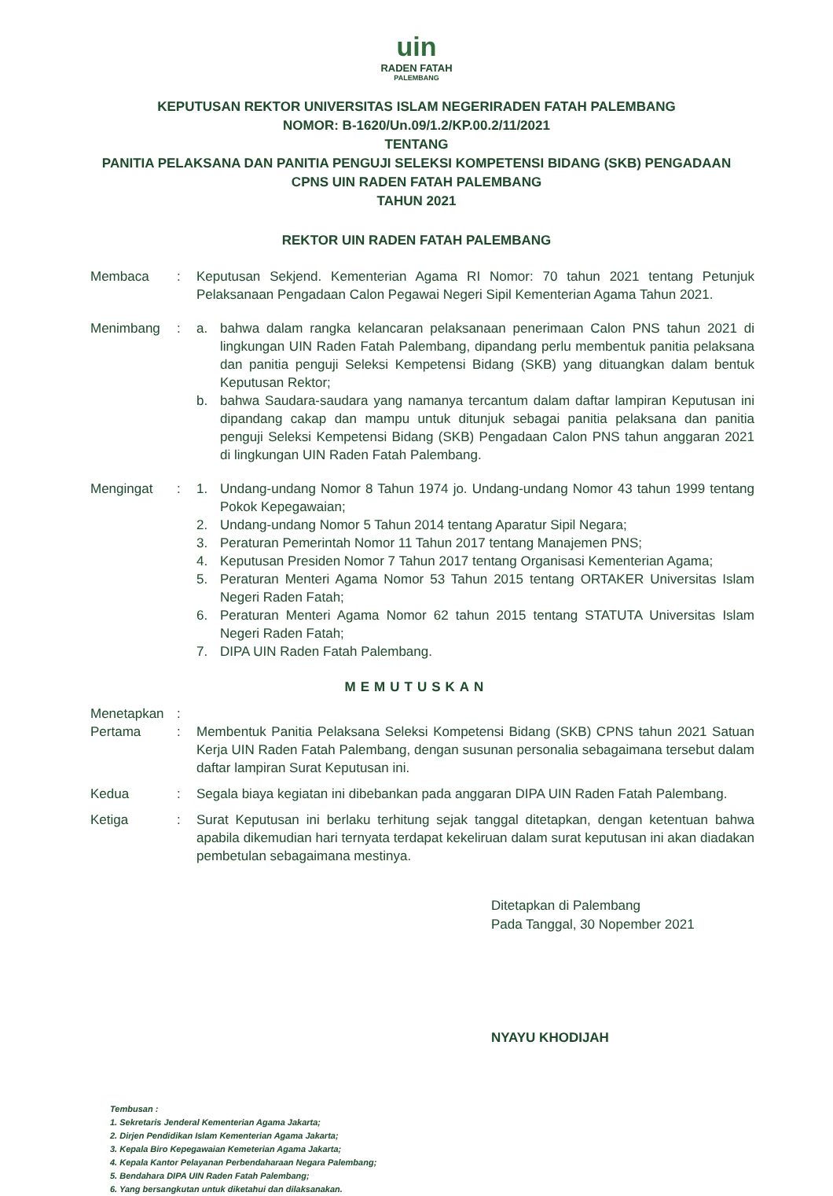uin
RADEN FATAH
PALEMBANG
KEPUTUSAN REKTOR UNIVERSITAS ISLAM NEGERIRADEN FATAH PALEMBANG
NOMOR: B-1620/Un.09/1.2/KP.00.2/11/2021
TENTANG
PANITIA PELAKSANA DAN PANITIA PENGUJI SELEKSI KOMPETENSI BIDANG (SKB) PENGADAAN
CPNS UIN RADEN FATAH PALEMBANG
TAHUN 2021
REKTOR UIN RADEN FATAH PALEMBANG
Membaca : Keputusan Sekjend. Kementerian Agama RI Nomor: 70 tahun 2021 tentang Petunjuk Pelaksanaan Pengadaan Calon Pegawai Negeri Sipil Kementerian Agama Tahun 2021.
Menimbang : a. bahwa dalam rangka kelancaran pelaksanaan penerimaan Calon PNS tahun 2021 di lingkungan UIN Raden Fatah Palembang, dipandang perlu membentuk panitia pelaksana dan panitia penguji Seleksi Kempetensi Bidang (SKB) yang dituangkan dalam bentuk Keputusan Rektor;
b. bahwa Saudara-saudara yang namanya tercantum dalam daftar lampiran Keputusan ini dipandang cakap dan mampu untuk ditunjuk sebagai panitia pelaksana dan panitia penguji Seleksi Kempetensi Bidang (SKB) Pengadaan Calon PNS tahun anggaran 2021 di lingkungan UIN Raden Fatah Palembang.
Mengingat : 1. Undang-undang Nomor 8 Tahun 1974 jo. Undang-undang Nomor 43 tahun 1999 tentang Pokok Kepegawaian;
2. Undang-undang Nomor 5 Tahun 2014 tentang Aparatur Sipil Negara;
3. Peraturan Pemerintah Nomor 11 Tahun 2017 tentang Manajemen PNS;
4. Keputusan Presiden Nomor 7 Tahun 2017 tentang Organisasi Kementerian Agama;
5. Peraturan Menteri Agama Nomor 53 Tahun 2015 tentang ORTAKER Universitas Islam Negeri Raden Fatah;
6. Peraturan Menteri Agama Nomor 62 tahun 2015 tentang STATUTA Universitas Islam Negeri Raden Fatah;
7. DIPA UIN Raden Fatah Palembang.
MEMUTUSKAN
Menetapkan :
Pertama : Membentuk Panitia Pelaksana Seleksi Kompetensi Bidang (SKB) CPNS tahun 2021 Satuan Kerja UIN Raden Fatah Palembang, dengan susunan personalia sebagaimana tersebut dalam daftar lampiran Surat Keputusan ini.
Kedua : Segala biaya kegiatan ini dibebankan pada anggaran DIPA UIN Raden Fatah Palembang.
Ketiga : Surat Keputusan ini berlaku terhitung sejak tanggal ditetapkan, dengan ketentuan bahwa apabila dikemudian hari ternyata terdapat kekeliruan dalam surat keputusan ini akan diadakan pembetulan sebagaimana mestinya.
Ditetapkan di Palembang
Pada Tanggal, 30 Nopember 2021
NYAYU KHODIJAH
Tembusan :
1. Sekretaris Jenderal Kementerian Agama Jakarta;
2. Dirjen Pendidikan Islam Kementerian Agama Jakarta;
3. Kepala Biro Kepegawaian Kemeterian Agama Jakarta;
4. Kepala Kantor Pelayanan Perbendaharaan Negara Palembang;
5. Bendahara DIPA UIN Raden Fatah Palembang;
6. Yang bersangkutan untuk diketahui dan dilaksanakan.